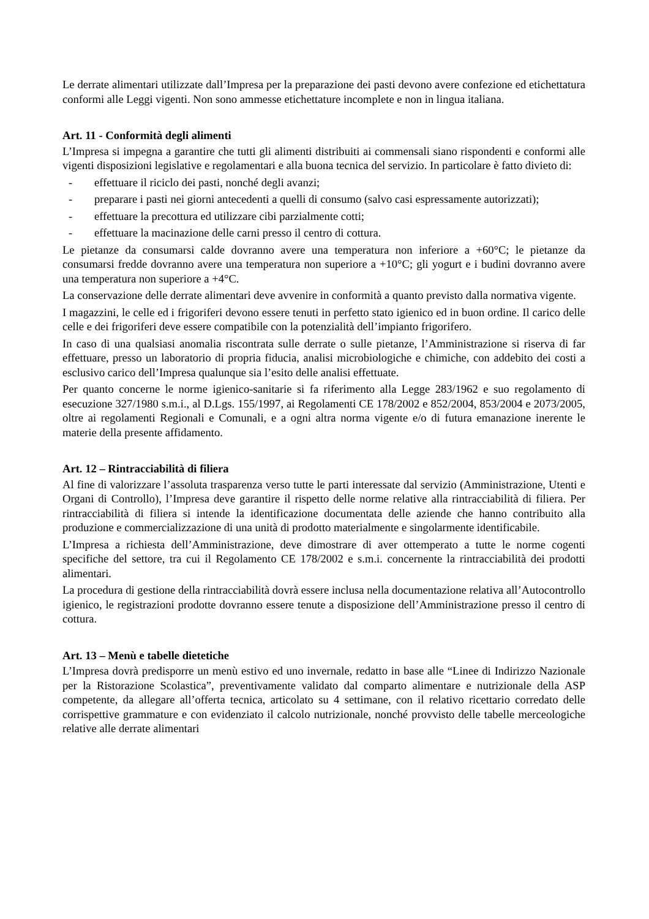Le derrate alimentari utilizzate dall’Impresa per la preparazione dei pasti devono avere confezione ed etichettatura conformi alle Leggi vigenti. Non sono ammesse etichettature incomplete e non in lingua italiana.
Art. 11 - Conformità degli alimenti
L’Impresa si impegna a garantire che tutti gli alimenti distribuiti ai commensali siano rispondenti e conformi alle vigenti disposizioni legislative e regolamentari e alla buona tecnica del servizio. In particolare è fatto divieto di:
- effettuare il riciclo dei pasti, nonché degli avanzi;
- preparare i pasti nei giorni antecedenti a quelli di consumo (salvo casi espressamente autorizzati);
- effettuare la precottura ed utilizzare cibi parzialmente cotti;
- effettuare la macinazione delle carni presso il centro di cottura.
Le pietanze da consumarsi calde dovranno avere una temperatura non inferiore a +60°C; le pietanze da consumarsi fredde dovranno avere una temperatura non superiore a +10°C; gli yogurt e i budini dovranno avere una temperatura non superiore a +4°C.
La conservazione delle derrate alimentari deve avvenire in conformità a quanto previsto dalla normativa vigente.
I magazzini, le celle ed i frigoriferi devono essere tenuti in perfetto stato igienico ed in buon ordine. Il carico delle celle e dei frigoriferi deve essere compatibile con la potenzialità dell’impianto frigorifero.
In caso di una qualsiasi anomalia riscontrata sulle derrate o sulle pietanze, l’Amministrazione si riserva di far effettuare, presso un laboratorio di propria fiducia, analisi microbiologiche e chimiche, con addebito dei costi a esclusivo carico dell’Impresa qualunque sia l’esito delle analisi effettuate.
Per quanto concerne le norme igienico-sanitarie si fa riferimento alla Legge 283/1962 e suo regolamento di esecuzione 327/1980 s.m.i., al D.Lgs. 155/1997, ai Regolamenti CE 178/2002 e 852/2004, 853/2004 e 2073/2005, oltre ai regolamenti Regionali e Comunali, e a ogni altra norma vigente e/o di futura emanazione inerente le materie della presente affidamento.
Art. 12 – Rintracciabilità di filiera
Al fine di valorizzare l’assoluta trasparenza verso tutte le parti interessate dal servizio (Amministrazione, Utenti e Organi di Controllo), l’Impresa deve garantire il rispetto delle norme relative alla rintracciabilità di filiera. Per rintracciabilità di filiera si intende la identificazione documentata delle aziende che hanno contribuito alla produzione e commercializzazione di una unità di prodotto materialmente e singolarmente identificabile.
L’Impresa a richiesta dell’Amministrazione, deve dimostrare di aver ottemperato a tutte le norme cogenti specifiche del settore, tra cui il Regolamento CE 178/2002 e s.m.i. concernente la rintracciabilità dei prodotti alimentari.
La procedura di gestione della rintracciabilità dovrà essere inclusa nella documentazione relativa all’Autocontrollo igienico, le registrazioni prodotte dovranno essere tenute a disposizione dell’Amministrazione presso il centro di cottura.
Art. 13 – Menù e tabelle dietetiche
L’Impresa dovrà predisporre un menù estivo ed uno invernale, redatto in base alle “Linee di Indirizzo Nazionale per la Ristorazione Scolastica”, preventivamente validato dal comparto alimentare e nutrizionale della ASP competente, da allegare all’offerta tecnica, articolato su 4 settimane, con il relativo ricettario corredato delle corrispettive grammature e con evidenziato il calcolo nutrizionale, nonché provvisto delle tabelle merceologiche relative alle derrate alimentari